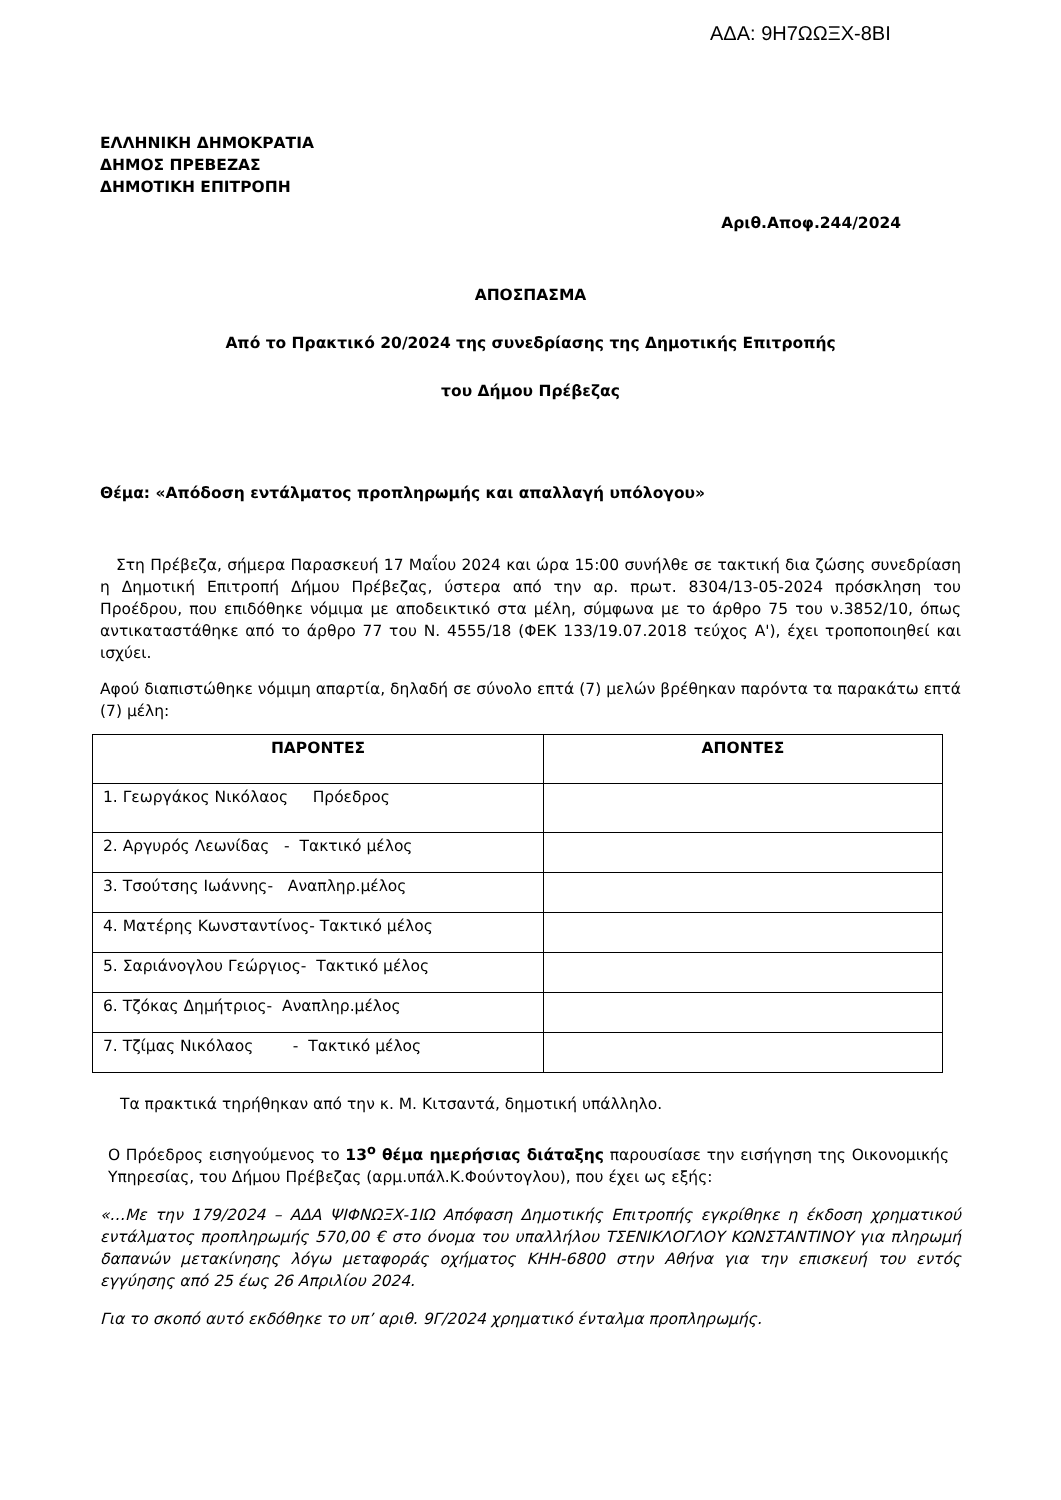ΑΔΑ: 9Η7ΩΩΞΧ-8ΒΙ
ΕΛΛΗΝΙΚΗ ΔΗΜΟΚΡΑΤΙΑ
ΔΗΜΟΣ ΠΡΕΒΕΖΑΣ
ΔΗΜΟΤΙΚΗ ΕΠΙΤΡΟΠΗ
Αριθ.Αποφ.244/2024
ΑΠΟΣΠΑΣΜΑ
Από το Πρακτικό 20/2024 της συνεδρίασης της Δημοτικής Επιτροπής
του Δήμου Πρέβεζας
Θέμα: «Απόδοση εντάλματος προπληρωμής και απαλλαγή υπόλογου»
Στη Πρέβεζα, σήμερα Παρασκευή 17 Μαΐου 2024 και ώρα 15:00 συνήλθε σε τακτική δια ζώσης συνεδρίαση η Δημοτική Επιτροπή Δήμου Πρέβεζας, ύστερα από την αρ. πρωτ. 8304/13-05-2024 πρόσκληση του Προέδρου, που επιδόθηκε νόμιμα με αποδεικτικό στα μέλη, σύμφωνα με το άρθρο 75 του ν.3852/10, όπως αντικαταστάθηκε από το άρθρο 77 του Ν. 4555/18 (ΦΕΚ 133/19.07.2018 τεύχος Α'), έχει τροποποιηθεί και ισχύει.
Αφού διαπιστώθηκε νόμιμη απαρτία, δηλαδή σε σύνολο επτά (7) μελών βρέθηκαν παρόντα τα παρακάτω επτά (7) μέλη:
| ΠΑΡΟΝΤΕΣ | ΑΠΟΝΤΕΣ |
| --- | --- |
| 1. Γεωργάκος Νικόλαος Πρόεδρος | |
| 2. Αργυρός Λεωνίδας - Τακτικό μέλος | |
| 3. Τσούτσης Ιωάννης- Αναπληρ.μέλος | |
| 4. Ματέρης Κωνσταντίνος- Τακτικό μέλος | |
| 5. Σαριάνογλου Γεώργιος- Τακτικό μέλος | |
| 6. Τζόκας Δημήτριος- Αναπληρ.μέλος | |
| 7. Τζίμας Νικόλαος - Τακτικό μέλος | |
Τα πρακτικά τηρήθηκαν από την κ. Μ. Κιτσαντά, δημοτική υπάλληλο.
Ο Πρόεδρος εισηγούμενος το 13<sup>ο</sup> θέμα ημερήσιας διάταξης παρουσίασε την εισήγηση της Οικονομικής Υπηρεσίας, του Δήμου Πρέβεζας (αρμ.υπάλ.Κ.Φούντογλου), που έχει ως εξής:
«…Με την 179/2024 – ΑΔΑ ΨΙΦΝΩΞΧ-1ΙΩ Απόφαση Δημοτικής Επιτροπής εγκρίθηκε η έκδοση χρηματικού εντάλματος προπληρωμής 570,00 € στο όνομα του υπαλλήλου ΤΣΕΝΙΚΛΟΓΛΟΥ ΚΩΝΣΤΑΝΤΙΝΟΥ για πληρωμή δαπανών μετακίνησης λόγω μεταφοράς οχήματος ΚΗΗ-6800 στην Αθήνα για την επισκευή του εντός εγγύησης από 25 έως 26 Απριλίου 2024.
Για το σκοπό αυτό εκδόθηκε το υπ’ αριθ. 9Γ/2024 χρηματικό ένταλμα προπληρωμής.